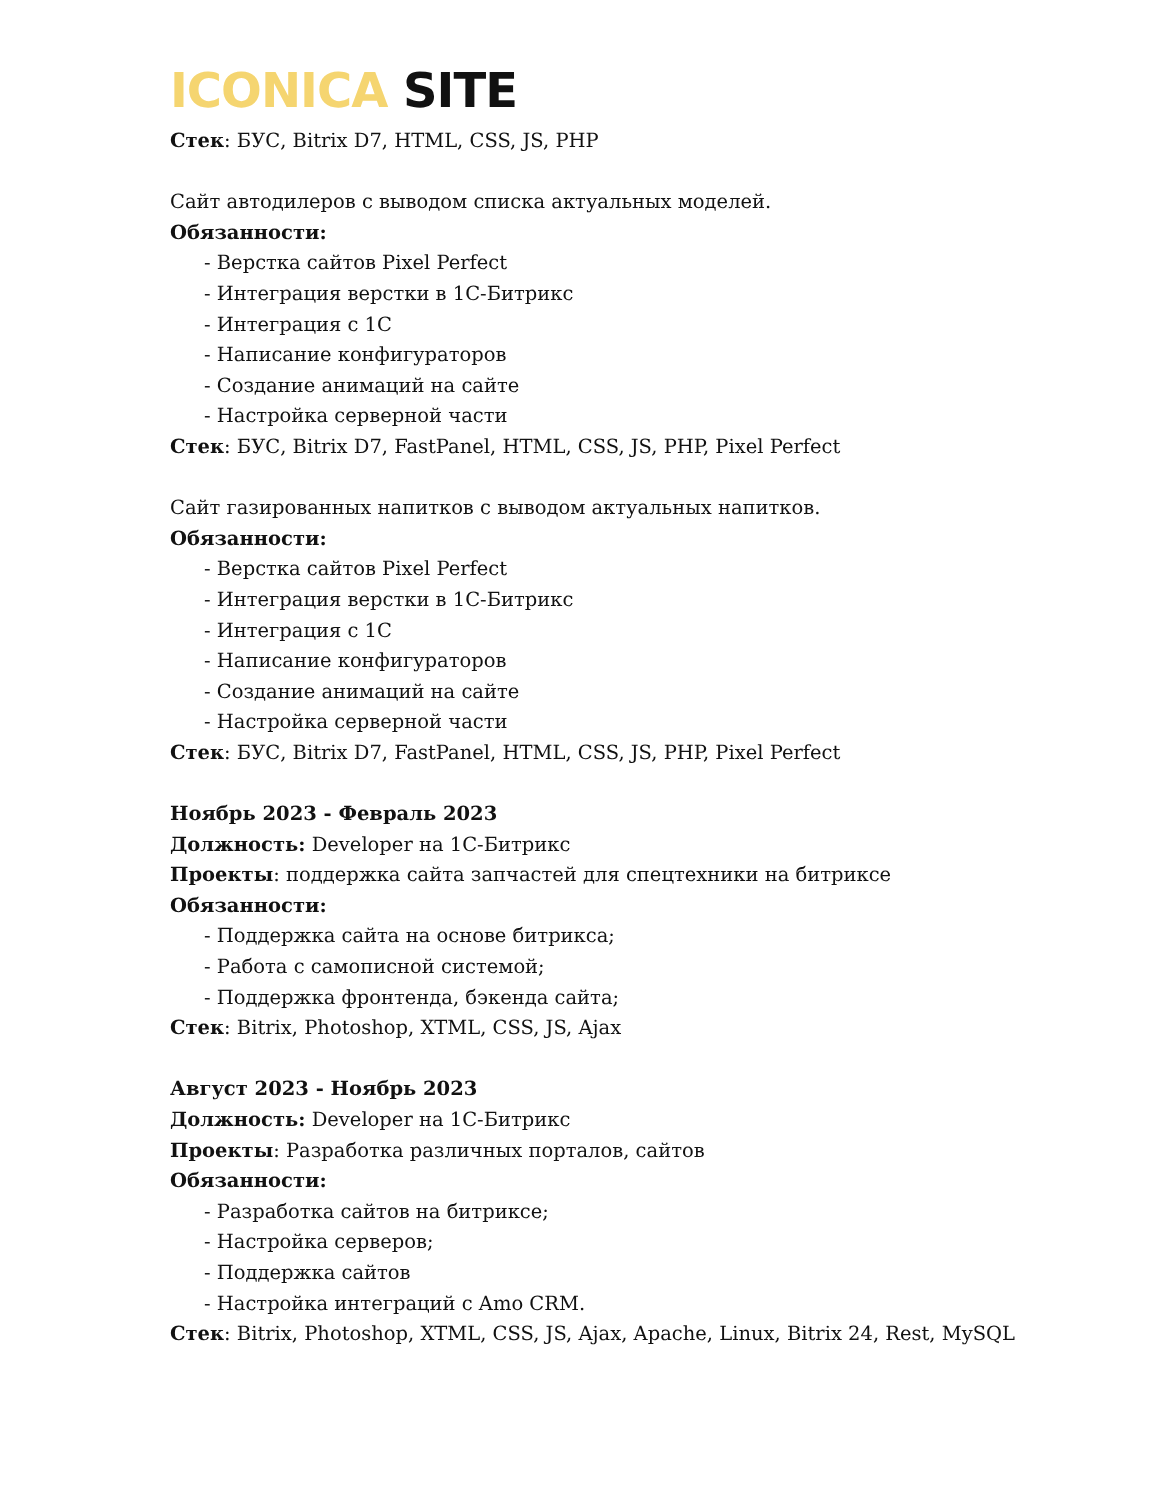ICONICA SITE
Стек: БУС, Bitrix D7, HTML, CSS, JS, PHP
Сайт автодилеров с выводом списка актуальных моделей.
Обязанности:
- Верстка сайтов Pixel Perfect
- Интеграция верстки в 1С-Битрикс
- Интеграция с 1С
- Написание конфигураторов
- Создание анимаций на сайте
- Настройка серверной части
Стек: БУС, Bitrix D7, FastPanel, HTML, CSS, JS, PHP, Pixel Perfect
Сайт газированных напитков с выводом актуальных напитков.
Обязанности:
- Верстка сайтов Pixel Perfect
- Интеграция верстки в 1С-Битрикс
- Интеграция с 1С
- Написание конфигураторов
- Создание анимаций на сайте
- Настройка серверной части
Стек: БУС, Bitrix D7, FastPanel, HTML, CSS, JS, PHP, Pixel Perfect
Ноябрь 2023 - Февраль 2023
Должность: Developer на 1С-Битрикс
Проекты: поддержка сайта запчастей для спецтехники на битриксе
Обязанности:
- Поддержка сайта на основе битрикса;
- Работа с самописной системой;
- Поддержка фронтенда, бэкенда сайта;
Стек: Bitrix, Photoshop, XTML, CSS, JS, Ajax
Август 2023 - Ноябрь 2023
Должность: Developer на 1С-Битрикс
Проекты: Разработка различных порталов, сайтов
Обязанности:
- Разработка сайтов на битриксе;
- Настройка серверов;
- Поддержка сайтов
- Настройка интеграций с Amo CRM.
Стек: Bitrix, Photoshop, XTML, CSS, JS, Ajax, Apache, Linux, Bitrix 24, Rest, MySQL